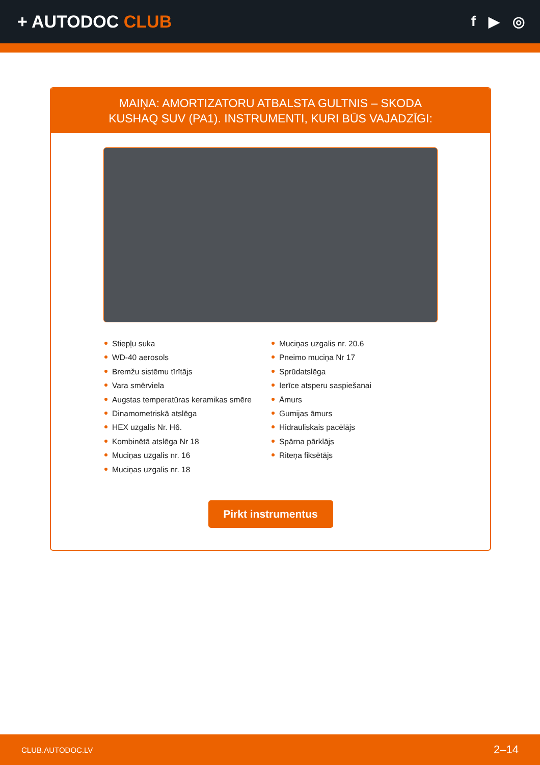+ AUTODOC CLUB
f ▶ ◎
MAIŅA: AMORTIZATORU ATBALSTA GULTNIS – SKODA KUSHAQ SUV (PA1). INSTRUMENTI, KURI BŪS VAJADZĪGI:
Stiepļu suka
WD-40 aerosols
Bremžu sistēmu tīrītājs
Vara smērviela
Augstas temperatūras keramikas smēre
Dinamometriskā atslēga
HEX uzgalis Nr. H6.
Kombinētā atslēga Nr 18
Muciņas uzgalis nr. 16
Muciņas uzgalis nr. 18
Muciņas uzgalis nr. 20.6
Pneimo muciņa Nr 17
Sprūdatslēga
Ierīce atsperu saspiešanai
Āmurs
Gumijas āmurs
Hidrauliskais pacēlājs
Spārna pārklājs
Riteņa fiksētājs
Pirkt instrumentus
CLUB.AUTODOC.LV 2–14